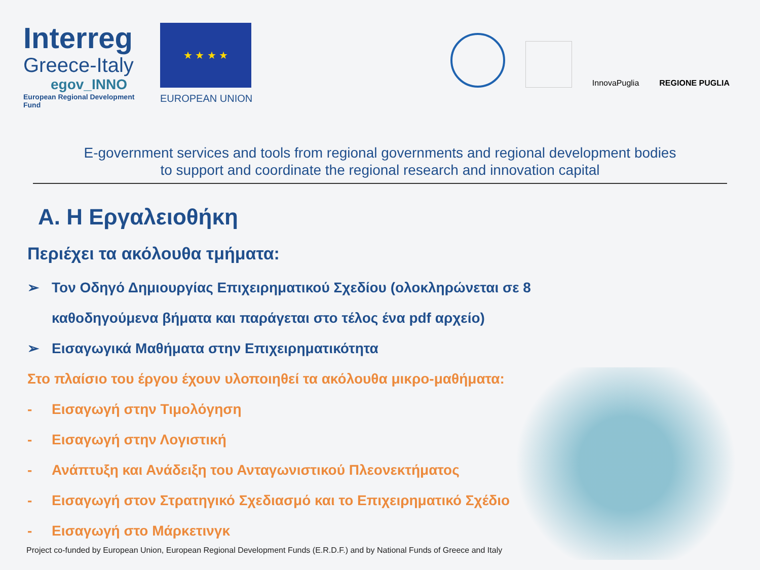Interreg
Greece-Italy
egov_INNO
European Regional Development Fund
★ ★ ★ ★
EUROPEAN UNION
InnovaPuglia
REGIONE PUGLIA
E-government services and tools from regional governments and regional development bodies
to support and coordinate the regional research and innovation capital
Α. Η Εργαλειοθήκη
Περιέχει τα ακόλουθα τμήματα:
➢ Τον Οδηγό Δημιουργίας Επιχειρηματικού Σχεδίου (ολοκληρώνεται σε 8 καθοδηγούμενα βήματα και παράγεται στο τέλος ένα pdf αρχείο)
➢ Εισαγωγικά Μαθήματα στην Επιχειρηματικότητα
Στο πλαίσιο του έργου έχουν υλοποιηθεί τα ακόλουθα μικρο-μαθήματα:
- Εισαγωγή στην Τιμολόγηση
- Εισαγωγή στην Λογιστική
- Ανάπτυξη και Ανάδειξη του Ανταγωνιστικού Πλεονεκτήματος
- Εισαγωγή στον Στρατηγικό Σχεδιασμό και το Επιχειρηματικό Σχέδιο
- Εισαγωγή στο Μάρκετινγκ
Project co-funded by European Union, European Regional Development Funds (E.R.D.F.) and by National Funds of Greece and Italy